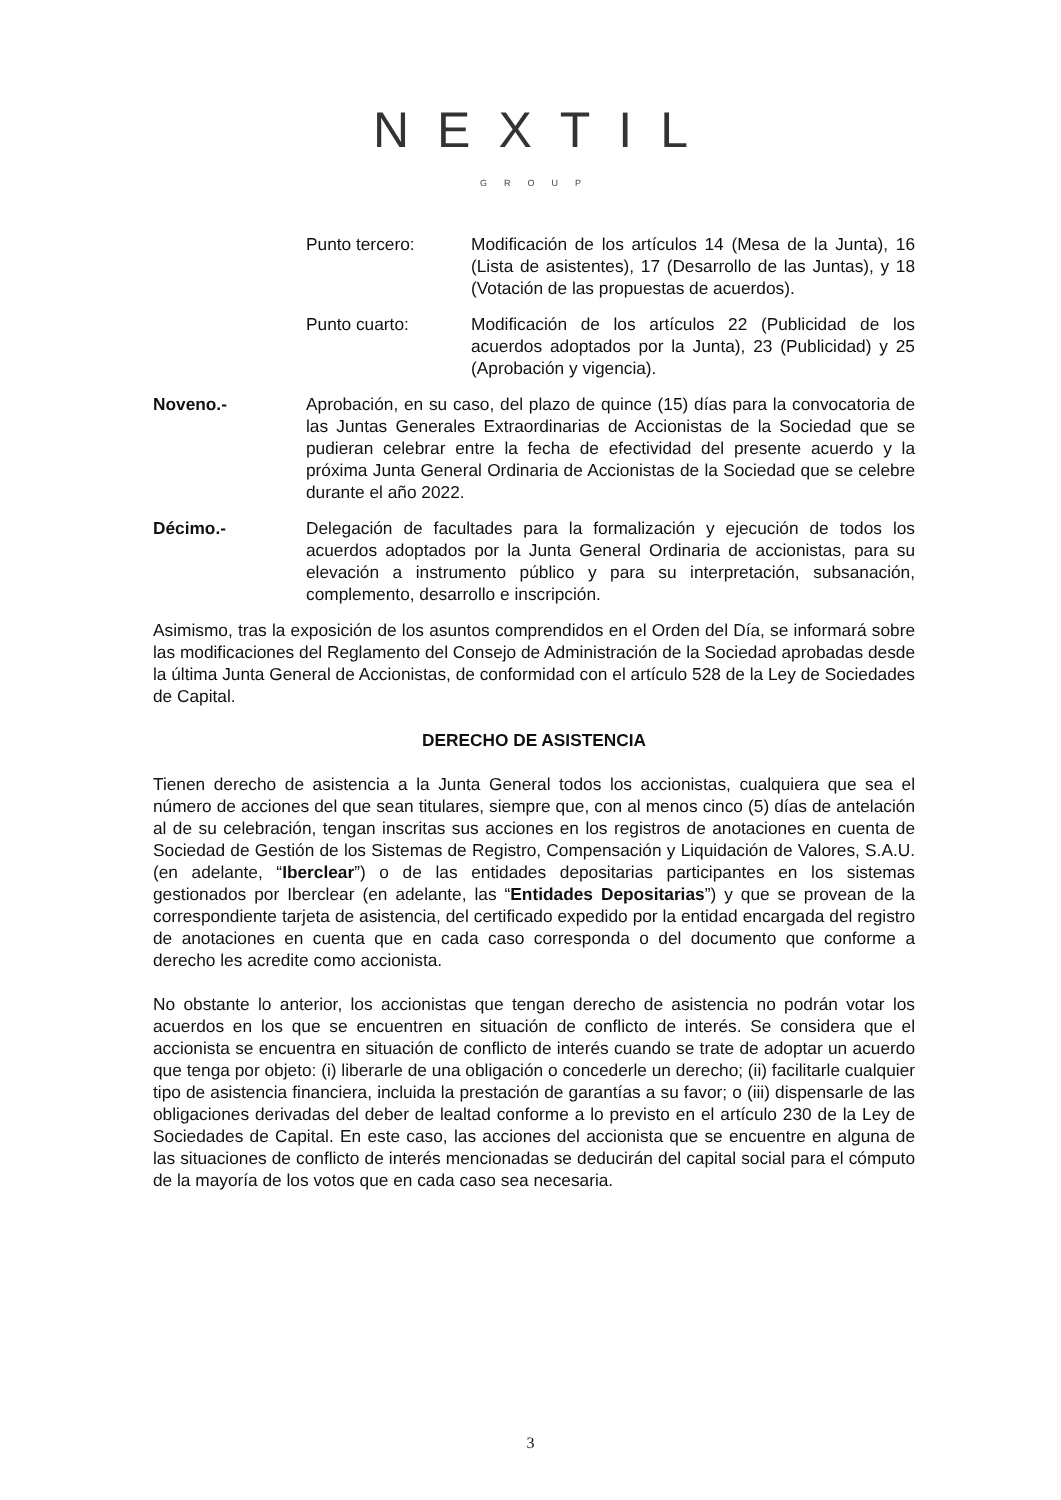NEXTIL
GROUP
Punto tercero: Modificación de los artículos 14 (Mesa de la Junta), 16 (Lista de asistentes), 17 (Desarrollo de las Juntas), y 18 (Votación de las propuestas de acuerdos).
Punto cuarto: Modificación de los artículos 22 (Publicidad de los acuerdos adoptados por la Junta), 23 (Publicidad) y 25 (Aprobación y vigencia).
Noveno.- Aprobación, en su caso, del plazo de quince (15) días para la convocatoria de las Juntas Generales Extraordinarias de Accionistas de la Sociedad que se pudieran celebrar entre la fecha de efectividad del presente acuerdo y la próxima Junta General Ordinaria de Accionistas de la Sociedad que se celebre durante el año 2022.
Décimo.- Delegación de facultades para la formalización y ejecución de todos los acuerdos adoptados por la Junta General Ordinaria de accionistas, para su elevación a instrumento público y para su interpretación, subsanación, complemento, desarrollo e inscripción.
Asimismo, tras la exposición de los asuntos comprendidos en el Orden del Día, se informará sobre las modificaciones del Reglamento del Consejo de Administración de la Sociedad aprobadas desde la última Junta General de Accionistas, de conformidad con el artículo 528 de la Ley de Sociedades de Capital.
DERECHO DE ASISTENCIA
Tienen derecho de asistencia a la Junta General todos los accionistas, cualquiera que sea el número de acciones del que sean titulares, siempre que, con al menos cinco (5) días de antelación al de su celebración, tengan inscritas sus acciones en los registros de anotaciones en cuenta de Sociedad de Gestión de los Sistemas de Registro, Compensación y Liquidación de Valores, S.A.U. (en adelante, “Iberclear”) o de las entidades depositarias participantes en los sistemas gestionados por Iberclear (en adelante, las “Entidades Depositarias”) y que se provean de la correspondiente tarjeta de asistencia, del certificado expedido por la entidad encargada del registro de anotaciones en cuenta que en cada caso corresponda o del documento que conforme a derecho les acredite como accionista.
No obstante lo anterior, los accionistas que tengan derecho de asistencia no podrán votar los acuerdos en los que se encuentren en situación de conflicto de interés. Se considera que el accionista se encuentra en situación de conflicto de interés cuando se trate de adoptar un acuerdo que tenga por objeto: (i) liberarle de una obligación o concederle un derecho; (ii) facilitarle cualquier tipo de asistencia financiera, incluida la prestación de garantías a su favor; o (iii) dispensarle de las obligaciones derivadas del deber de lealtad conforme a lo previsto en el artículo 230 de la Ley de Sociedades de Capital. En este caso, las acciones del accionista que se encuentre en alguna de las situaciones de conflicto de interés mencionadas se deducirán del capital social para el cómputo de la mayoría de los votos que en cada caso sea necesaria.
3